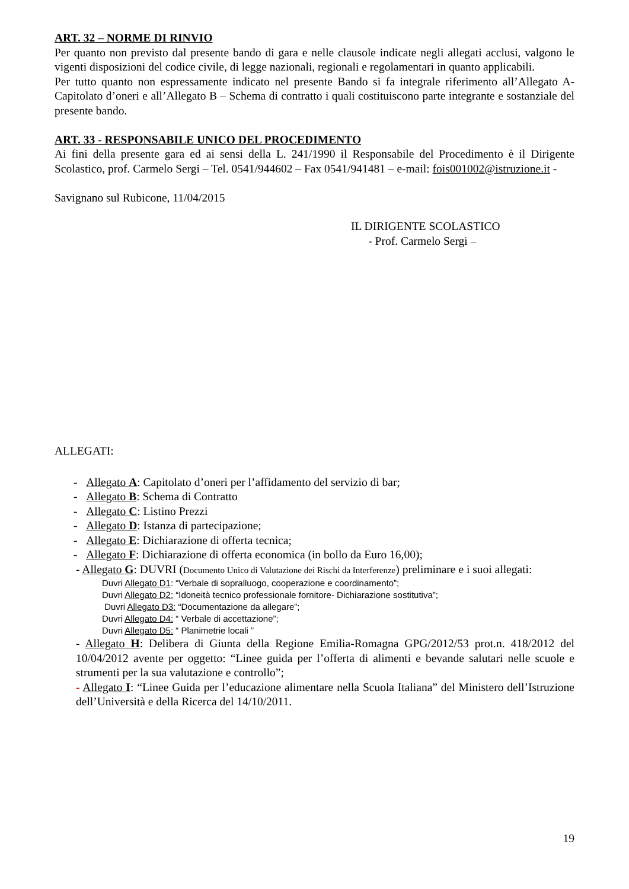ART. 32 – NORME DI RINVIO
Per quanto non previsto dal presente bando di gara e nelle clausole indicate negli allegati acclusi, valgono le vigenti disposizioni del codice civile, di legge nazionali, regionali e regolamentari in quanto applicabili.
Per tutto quanto non espressamente indicato nel presente Bando si fa integrale riferimento all’Allegato A- Capitolato d’oneri e all’Allegato B – Schema di contratto i quali costituiscono parte integrante e sostanziale del presente bando.
ART. 33 - RESPONSABILE UNICO DEL PROCEDIMENTO
Ai fini della presente gara ed ai sensi della L. 241/1990 il Responsabile del Procedimento è il Dirigente Scolastico, prof. Carmelo Sergi – Tel. 0541/944602 – Fax 0541/941481 – e-mail: fois001002@istruzione.it -
Savignano sul Rubicone, 11/04/2015
IL DIRIGENTE SCOLASTICO
- Prof. Carmelo Sergi –
ALLEGATI:
- Allegato A: Capitolato d’oneri per l’affidamento del servizio di bar;
- Allegato B: Schema di Contratto
- Allegato C: Listino Prezzi
- Allegato D: Istanza di partecipazione;
- Allegato E: Dichiarazione di offerta tecnica;
- Allegato F: Dichiarazione di offerta economica (in bollo da Euro 16,00);
- Allegato G: DUVRI (Documento Unico di Valutazione dei Rischi da Interferenze) preliminare e i suoi allegati:
Duvri Allegato D1: “Verbale di sopralluogo, cooperazione e coordinamento”;
Duvri Allegato D2: “Idoneità tecnico professionale fornitore- Dichiarazione sostitutiva”;
Duvri Allegato D3: “Documentazione da allegare”;
Duvri Allegato D4: “ Verbale di accettazione”;
Duvri Allegato D5: “ Planimetrie locali ”
- Allegato H: Delibera di Giunta della Regione Emilia-Romagna GPG/2012/53 prot.n. 418/2012 del 10/04/2012 avente per oggetto: “Linee guida per l’offerta di alimenti e bevande salutari nelle scuole e strumenti per la sua valutazione e controllo”;
- Allegato I: “Linee Guida per l’educazione alimentare nella Scuola Italiana” del Ministero dell’Istruzione dell’Università e della Ricerca del 14/10/2011.
19